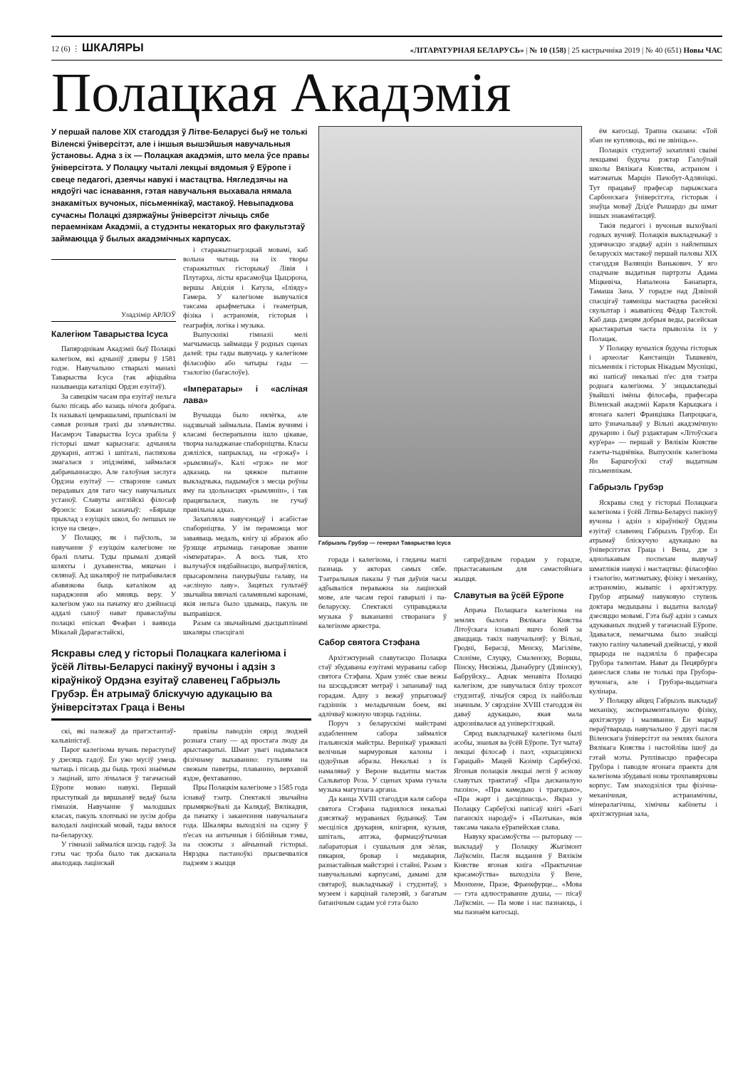12 (6) ⋮ ШКАЛЯРЫ «ЛІТАРАТУРНАЯ БЕЛАРУСЬ» | № 10 (158) | 25 кастрычніка 2019 | № 40 (651) Новы ЧАС
Полацкая Акадэмія
У першай палове XIX стагоддзя ў Літве-Беларусі быў не толькі Віленскі ўніверсітэт, але і іншыя вышэйшыя навучальныя ўстановы. Адна з іх — Полацкая акадэмія, што мела ўсе правы ўніверсітэта. У Полацку чыталі лекцыі вядомыя ў Еўропе і свеце педагогі, дзеячы навукі і мастацтва. Нягледзячы на нядоўгі час існавання, гэтая навучальня выхавала нямала знакамітых вучоных, пісьменнікаў, мастакоў. Невыпадкова сучасны Полацкі дзяржаўны ўніверсітэт лічыць сябе пераемнікам Акадэміі, а студэнты некаторых яго факультэтаў займаюцца ў былых акадэмічных карпусах.
Уладзімір АРЛОЎ
Калегіюм Таварыства Ісуса
Папярэднікам Акадэміі быў Полацкі калегіюм, які адчыніў дзверы ў 1581 годзе. Навучальню стварылі манахі Таварыства Ісуса (так афіцыйна называецца каталіцкі Ордэн езуітаў).
За савецкім часам пра езуітаў нельга было пісаць або казаць нічога добрага. Іх называлі цемрашаламі, прыпісвалі ім самыя розныя грахі ды злачынствы. Насамрэч Таварыства Ісуса зрабіла ў гісторыі шмат карыснага: адчыняла друкарні, аптэкі і шпіталі, паспяхова змагалася з эпідэміямі, займалася дабрачыннасцю. Але галоўная заслуга Ордэна езуітаў — стварэнне самых перадавых для таго часу навучальных устаноў. Славуты англійскі філосаф Фрэнсіс Бэкан зазначыў: «Бярыце прыклад з езуіцкіх школ, бо лепшых не існуе на свеце».
У Полацку, як і паўсюль, за навучанне ў езуіцкім калегіюме не бралі платы. Туды прымалі дзяцей шляхты і духавенства, мяшчан і сялянаў. Ад шкаляроў не патрабавалася абавязкова быць каталіком ад нараджэння або мяняць веру. У калегіюм ужо на пачатку яго дзейнасці аддалі сыноў нават праваслаўны полацкі епіскап Феафан і ваявода Мікалай Дарагастайскі,
і старажытнагрэцкай мовамі, каб вольна чытаць на іх творы старажытных гісторыкаў Лівія і Плутарха, лісты красамоўца Цыцэрона, вершы Авідзія і Катула, «Іліяду» Гамера. У калегіюме вывучаліся таксама арыфметыка і геаметрыя, фізіка і астраномія, гісторыя і геаграфія, логіка і музыка.
Выпускнікі гімназіі мелі магчымасць займацца ў родных сценах далей: тры гады вывучаць у калегіюме філасофію або чатыры гады — тэалогію (багаслоўе).
«Імператары» і «аслiная лава»
Вучыцца было нялёгка, але надзвычай займальна. Паміж вучнямі і класамі бесперапынна ішло цікавае, творча наладжанае спаборніцтва. Класы дзяліліся, напрыклад, на «грэкаў» і «рымлянаў». Калі «грэк» не мог адказаць на цяжкое пытанне выкладчыка, падымаўся з месца роўны яму па здольнасцях «рымлянін», і так працягвалася, пакуль не гучаў правільны адказ.
Захапляла навучэнцаў і асабістае спаборніцтва. У ім пераможца мог заваяваць медаль, кнігу ці абразок або ўрэшце атрымаць ганаровае званне «імператара». А вось тыя, хто вылучаўся нядбайнасцю, выпраўляліся, прысаромлена панурыўшы галаву, на «аслiную лаву». Зацятых гультаёў звычайна вянчалі саламянымі каронамі, якія нельга было здымаць, пакуль не выправішся.
Разам са звычайнымі дысцыплінамі шкаляры спасцігалі
Яскравы след у гісторыі Полацкага калегіюма і ўсёй Літвы-Беларусі пакінуў вучоны і адзін з кіраўнікоў Ордэна езуітаў славенец Габрыэль Грубэр. Ён атрымаў бліскучую адукацыю ва ўніверсітэтах Граца і Вены
скі, які належаў да пратэстантаў-кальвіністаў.
Парог калегіюма вучань пераступаў у дзесяць гадоў. Ён ужо мусіў умець чытаць і пісаць ды быць трохі знаёмым з лацінай, што лічылася ў тагачаснай Еўропе моваю навукі. Першай прыступкай да вяршыняў ведаў была гімназія. Навучанне ў малодшых класах, пакуль хлопчыкі не зусім добра валодалі лацінскай мовай, тады вялося па-беларуску.
У гімназіі займаліся шэсць гадоў. За гэты час трэба было так дасканала авалодаць лацінскай
правілы паводзін сярод людзей рознага стану — ад простага люду да арыстакратыі. Шмат увагі надавалася фізічнаму выхаванню: гульням на свежым паветры, плаванню, верхавой яздзе, фехтаванню.
Пры Полацкім калегіюме з 1585 года існаваў тэатр. Спектаклі звычайна прымяркоўвалі да Калядаў, Вялікадня, да пачатку і заканчэння навучальнага года. Шкаляры выходзілі на сцэну ў п'есах на антычныя і біблійныя тэмы, на сюжэты з айчыннай гісторыі. Нярэдка пастаноўкі прысвечваліся падзеям з жыцця
Габрыэль Грубэр — генерал Таварыства Ісуса
горада і калегіюма, і гледачы маглі пазнаць у акторах самых сябе. Тэатральныя паказы ў тыя даўнія часы адбываліся пераважна на лацінскай мове, але часам героі гаварылі і па-беларуску. Спектаклі суправаджала музыка ў выкананні створанага ў калегіюме аркестра.
Сабор святога Стэфана
Архітэктурнай славутасцю Полацка стаў збудаваны езуітамі мураваны сабор святога Стэфана. Храм узнёс свае вежы на шэсцьдзясят метраў і запанаваў над горадам. Адну з вежаў упрыгожыў гадзіннік з меладычным боем, які адлічваў кожную чвэрць гадзіны.
Поруч з беларускімі майстрамі аздабленнем сабора займаліся італьянскія майстры. Вернікаў уражвалі велічныя мармуровыя калоны і цудоўныя абразы. Некалькі з іх намаляваў у Вероне выдатны мастак Сальватор Роза. У сценах храма гучала музыка магутнага аргана.
Да канца XVIII стагоддзя каля сабора святога Стэфана паднялося некалькі дзясяткаў мураваных будынкаў. Там месціліся друкарня, кнігарня, кузьня, шпіталь, аптэка, фармацэўтычная лабараторыя і сушыльня для зёлак, пякарня, бровар і медаварня, разнастайныя майстэрні і стайні. Разам з навучальнымі карпусамі, дамамі для святароў, выкладчыкаў і студэнтаў, з музеем і карцінай галерэяй, з багатым батанічным садам усё гэта было
сапраўдным горадам у горадзе, прыстасаваным для самастойнага жыцця.
Славутыя ва ўсёй Еўропе
Апрача Полацкага калегіюма на землях былога Вялікага Княства Літоўскага існавалі яшчэ болей за дваццаць такіх навучальняў: у Вільні, Гродні, Берасці, Менску, Магілёве, Слоніме, Слуцку, Смаленску, Воршы, Пінску, Нясвіжы, Дынабургу (Дзвінску), Бабруйску... Аднак менавіта Полацкі калегіюм, дзе навучалася блізу трохсот студэнтаў, лічыўся сярод іх найбольш значным. У сярэдзіне XVIII стагоддзя ён даваў адукацыю, якая мала адрознівалася ад універсітэцкай.
Сярод выкладчыкаў калегіюма былі асобы, знаныя ва ўсёй Еўропе. Тут чытаў лекцыі філосаф і паэт, «хрысціянскі Гарацый» Мацей Казімір Сарбеўскі. Ягоныя полацкія лекцыі леглі ў аснову славутых трактатаў «Пра дасканалую паэзію», «Пра камедыю і трагедыю», «Пра жарт і дасціпнасць». Якраз у Полацку Сарбеўскі напісаў кнігі «Багі паганскіх народаў» і «Паэтыка», якія таксама чакала еўрапейская слава.
Навуку красамоўства — рыторыку — выкладаў у Полацку Жыгімонт Лаўксмін. Пасля выдання ў Вялікім Княстве ягоная кніга «Практычнае красамоўства» выходзіла ў Вене, Мюнхене, Празе, Франкфурце... «Мова — гэта адлюстраванне душы, — пісаў Лаўксмін. — Па мове і нас пазнаюць, і мы пазнаём кагосьці.
ём кагосьці. Трапна сказана: «Той збан не купляюць, які не звініць»».
Полацкіх студэнтаў захаплялі сваімі лекцыямі будучы рэктар Галоўнай школы Вялікага Княства, астраном і матэматык Марцін Пачобут-Адляніцкі. Тут працаваў прафесар парыжскага Сарбонскага ўніверсітэта, гісторык і знаўца моваў Дзід'е Рышардо ды шмат іншых знакамітасцяў.
Такія педагогі і вучоныя выхоўвалі годных вучняў. Полацкія выкладчыкаў з удзячнасцю згадваў адзін з найлепшых беларускіх мастакоў першай паловы XIX стагоддзя Валянцін Ванькович. У яго спадчыне выдатныя партрэты Адама Міцкевіча, Напалеона Банапарта, Тамаша Зана. У горадзе над Дзвіной спасцігаў таямніцы мастацтва расейскі скульптар і жывапісец Фёдар Талстой. Каб даць дзецям добрыя веды, расейская арыстакратыя часта прывозіла іх у Полацак.
У Полацку вучыліся будучы гісторык і археолаг Канстанцін Тышкевіч, пісьменнік і гісторык Нікадым Мусніцкі, які напісаў некалькі п'ес для тэатра роднага калегіюма. У энцыклапедыі ўвайшлі імёны філосафа, прафесара Віленскай акадэміі Караля Карыцкага і ягонага калегі Францішка Папроцкага, што ўзначальваў у Вільні акадэмічную друкарню і быў рэдактарам «Літоўскага кур'ера» — першай у Вялікім Княстве газеты-тыднёвіка. Выпускнік калегіюма Ян Баршчэўскі стаў выдатным пісьменнікам.
Габрыэль Грубэр
Яскравы след у гісторыі Полацкага калегіюма і ўсёй Літвы-Беларусі пакінуў вучоны і адзін з кіраўнікоў Ордэна езуітаў славенец Габрыэль Грубэр. Ён атрымаў бліскучую адукацыю ва ўніверсітэтах Граца і Вены, дзе з аднолькавым поспехам вывучаў шматлікія навукі і мастацтвы: філасофію і тэалогію, матэматыку, фізіку і механіку, астраномію, жывапіс і архітэктуру. Грубэр атрымаў навуковую ступень доктара медыцыны і выдатна валодаў дзесяццю мовамі. Гэта быў адзін з самых адукаваных людзей у тагачаснай Еўропе. Здавалася, немагчыма было знайсці такую галіну чалавечай дзейнасці, у якой прырода не надзяліла б прафесара Грубэра талентам. Нават да Пецярбурга данеслася слава не толькі пра Грубэра-вучонага, але і Грубэра-выдатнага кулінара.
У Полацку айцец Габрыэль выкладаў механіку, эксперыментальную фізіку, архітэктуру і маляванне. Ён марыў пераўтварыць навучальню ў другі пасля Віленскага ўніверсітэт на землях былога Вялікага Княства і настойліва ішоў да гэтай мэты. Руплівасцю прафесара Грубэра і паводле ягонага праекта для калегіюма збудавалі новы трохпавярховы корпус. Там знаходзіліся тры фізічна-механічныя, астранамічны, мінералагічны, хімічны кабінеты і архітэктурная зала,